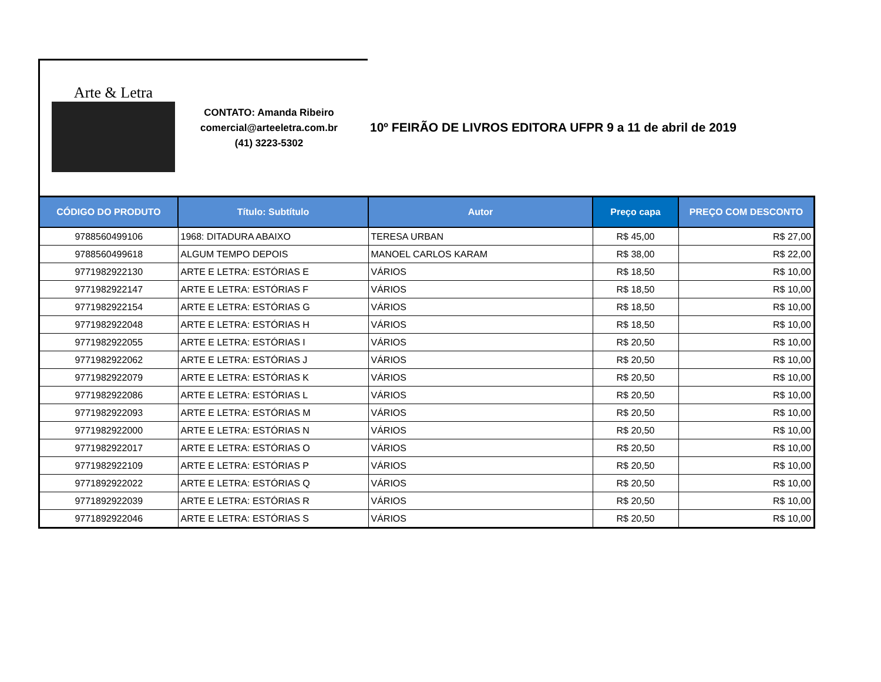Arte & Letra
CONTATO: Amanda Ribeiro
comercial@arteeletra.com.br
(41) 3223-5302
10º FEIRÃO DE LIVROS EDITORA UFPR 9 a 11 de abril de 2019
| CÓDIGO DO PRODUTO | Título: Subtítulo | Autor | Preço capa | PREÇO COM DESCONTO |
| --- | --- | --- | --- | --- |
| 9788560499106 | 1968: DITADURA ABAIXO | TERESA URBAN | R$ 45,00 | R$ 27,00 |
| 9788560499618 | ALGUM TEMPO DEPOIS | MANOEL CARLOS KARAM | R$ 38,00 | R$ 22,00 |
| 9771982922130 | ARTE E LETRA: ESTÓRIAS E | VÁRIOS | R$ 18,50 | R$ 10,00 |
| 9771982922147 | ARTE E LETRA: ESTÓRIAS F | VÁRIOS | R$ 18,50 | R$ 10,00 |
| 9771982922154 | ARTE E LETRA: ESTÓRIAS G | VÁRIOS | R$ 18,50 | R$ 10,00 |
| 9771982922048 | ARTE E LETRA: ESTÓRIAS H | VÁRIOS | R$ 18,50 | R$ 10,00 |
| 9771982922055 | ARTE E LETRA: ESTÓRIAS I | VÁRIOS | R$ 20,50 | R$ 10,00 |
| 9771982922062 | ARTE E LETRA: ESTÓRIAS J | VÁRIOS | R$ 20,50 | R$ 10,00 |
| 9771982922079 | ARTE E LETRA: ESTÓRIAS K | VÁRIOS | R$ 20,50 | R$ 10,00 |
| 9771982922086 | ARTE E LETRA: ESTÓRIAS L | VÁRIOS | R$ 20,50 | R$ 10,00 |
| 9771982922093 | ARTE E LETRA: ESTÓRIAS M | VÁRIOS | R$ 20,50 | R$ 10,00 |
| 9771982922000 | ARTE E LETRA: ESTÓRIAS N | VÁRIOS | R$ 20,50 | R$ 10,00 |
| 9771982922017 | ARTE E LETRA: ESTÓRIAS O | VÁRIOS | R$ 20,50 | R$ 10,00 |
| 9771982922109 | ARTE E LETRA: ESTÓRIAS P | VÁRIOS | R$ 20,50 | R$ 10,00 |
| 9771892922022 | ARTE E LETRA: ESTÓRIAS Q | VÁRIOS | R$ 20,50 | R$ 10,00 |
| 9771892922039 | ARTE E LETRA: ESTÓRIAS R | VÁRIOS | R$ 20,50 | R$ 10,00 |
| 9771892922046 | ARTE E LETRA: ESTÓRIAS S | VÁRIOS | R$ 20,50 | R$ 10,00 |